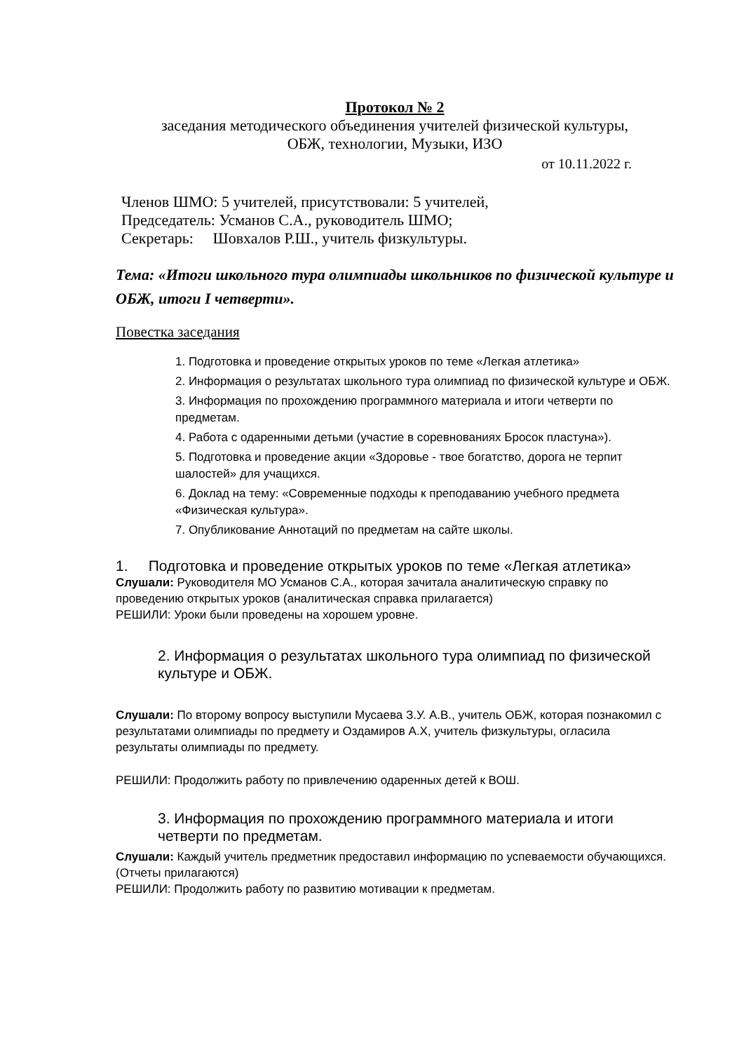Протокол № 2
заседания методического объединения учителей физической культуры,
ОБЖ, технологии, Музыки, ИЗО
от 10.11.2022 г.
Членов ШМО: 5 учителей, присутствовали: 5 учителей,
Председатель: Усманов С.А., руководитель ШМО;
Секретарь: Шовхалов Р.Ш., учитель физкультуры.
Тема: «Итоги школьного тура олимпиады школьников по физической культуре и ОБЖ, итоги I четверти».
Повестка заседания
1. Подготовка и проведение открытых уроков по теме «Легкая атлетика»
2. Информация о результатах школьного тура олимпиад по физической культуре и ОБЖ.
3. Информация по прохождению программного материала и итоги четверти по предметам.
4. Работа с одаренными детьми (участие в соревнованиях Бросок пластуна»).
5. Подготовка и проведение акции «Здоровье - твое богатство, дорога не терпит шалостей» для учащихся.
6. Доклад на тему: «Современные подходы к преподаванию учебного предмета «Физическая культура».
7. Опубликование Аннотаций по предметам на сайте школы.
1. Подготовка и проведение открытых уроков по теме «Легкая атлетика»
Слушали: Руководителя МО Усманов С.А., которая зачитала аналитическую справку по проведению открытых уроков (аналитическая справка прилагается)
РЕШИЛИ: Уроки были проведены на хорошем уровне.
2. Информация о результатах школьного тура олимпиад по физической культуре и ОБЖ.
Слушали: По второму вопросу выступили Мусаева З.У. А.В., учитель ОБЖ, которая познакомил с результатами олимпиады по предмету и Оздамиров А.Х, учитель физкультуры, огласила результаты олимпиады по предмету.
РЕШИЛИ: Продолжить работу по привлечению одаренных детей к ВОШ.
3. Информация по прохождению программного материала и итоги четверти по предметам.
Слушали: Каждый учитель предметник предоставил информацию по успеваемости обучающихся. (Отчеты прилагаются)
РЕШИЛИ: Продолжить работу по развитию мотивации к предметам.